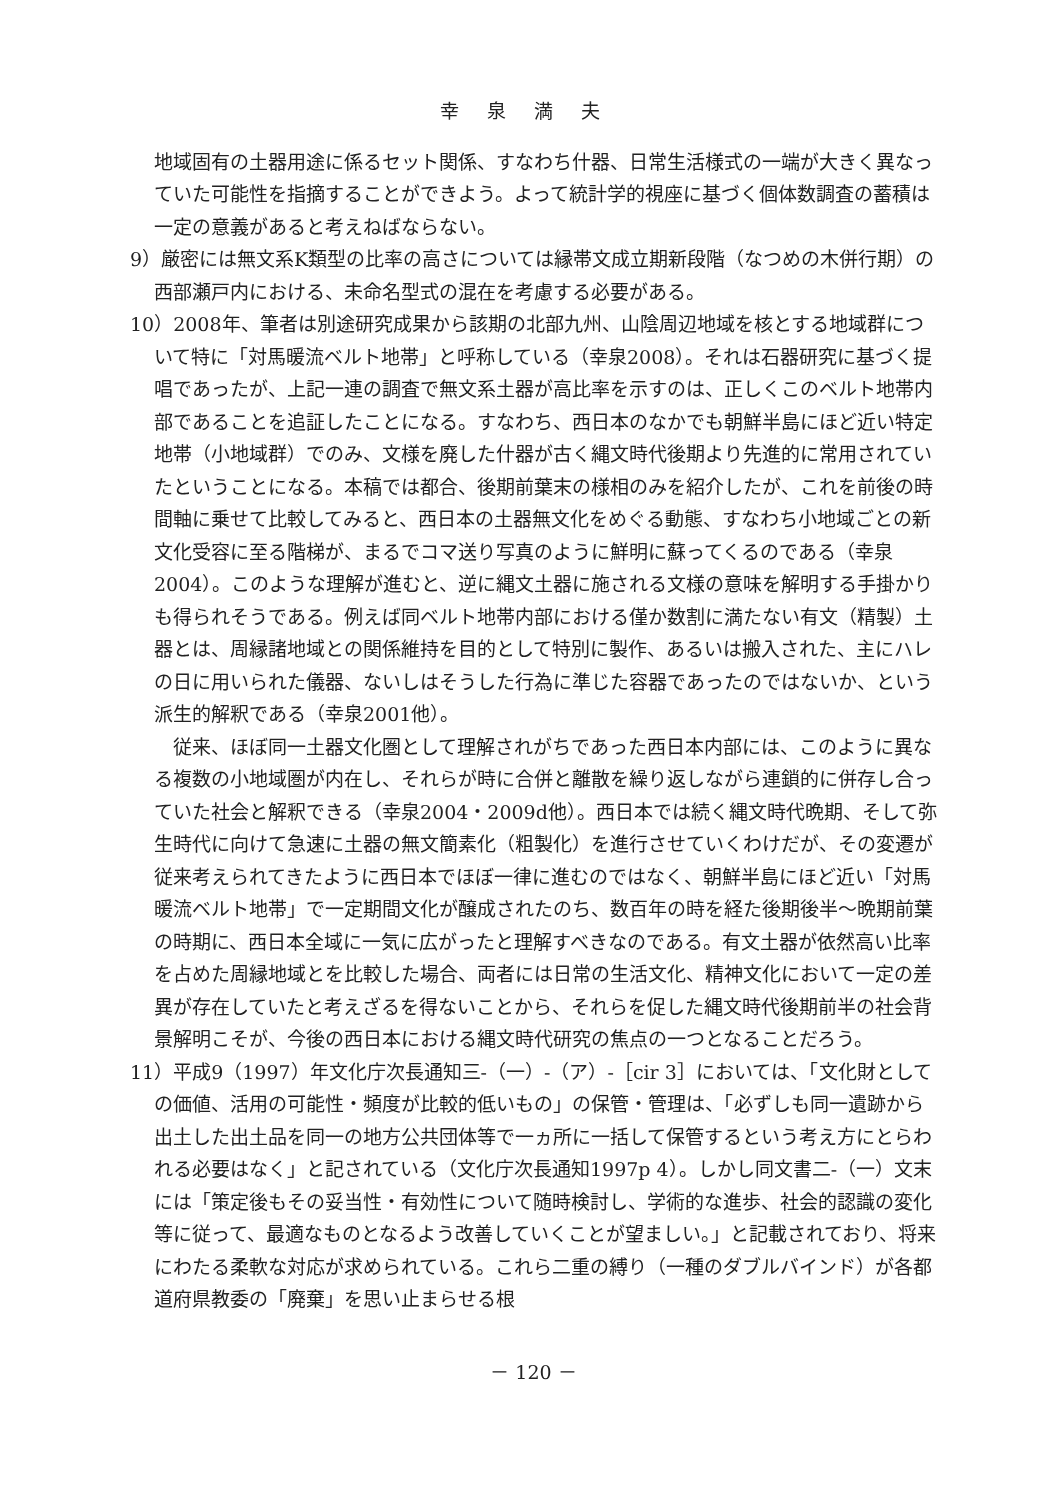幸泉満夫
地域固有の土器用途に係るセット関係、すなわち什器、日常生活様式の一端が大きく異なっていた可能性を指摘することができよう。よって統計学的視座に基づく個体数調査の蓄積は一定の意義があると考えねばならない。
9）厳密には無文系K類型の比率の高さについては縁帯文成立期新段階（なつめの木併行期）の西部瀬戸内における、未命名型式の混在を考慮する必要がある。
10）2008年、筆者は別途研究成果から該期の北部九州、山陰周辺地域を核とする地域群について特に「対馬暖流ベルト地帯」と呼称している（幸泉2008）。それは石器研究に基づく提唱であったが、上記一連の調査で無文系土器が高比率を示すのは、正しくこのベルト地帯内部であることを追証したことになる。すなわち、西日本のなかでも朝鮮半島にほど近い特定地帯（小地域群）でのみ、文様を廃した什器が古く縄文時代後期より先進的に常用されていたということになる。本稿では都合、後期前葉末の様相のみを紹介したが、これを前後の時間軸に乗せて比較してみると、西日本の土器無文化をめぐる動態、すなわち小地域ごとの新文化受容に至る階梯が、まるでコマ送り写真のように鮮明に蘇ってくるのである（幸泉2004）。このような理解が進むと、逆に縄文土器に施される文様の意味を解明する手掛かりも得られそうである。例えば同ベルト地帯内部における僅か数割に満たない有文（精製）土器とは、周縁諸地域との関係維持を目的として特別に製作、あるいは搬入された、主にハレの日に用いられた儀器、ないしはそうした行為に準じた容器であったのではないか、という派生的解釈である（幸泉2001他）。
　従来、ほぼ同一土器文化圏として理解されがちであった西日本内部には、このように異なる複数の小地域圏が内在し、それらが時に合併と離散を繰り返しながら連鎖的に併存し合っていた社会と解釈できる（幸泉2004・2009d他）。西日本では続く縄文時代晩期、そして弥生時代に向けて急速に土器の無文簡素化（粗製化）を進行させていくわけだが、その変遷が従来考えられてきたように西日本でほぼ一律に進むのではなく、朝鮮半島にほど近い「対馬暖流ベルト地帯」で一定期間文化が醸成されたのち、数百年の時を経た後期後半～晩期前葉の時期に、西日本全域に一気に広がったと理解すべきなのである。有文土器が依然高い比率を占めた周縁地域とを比較した場合、両者には日常の生活文化、精神文化において一定の差異が存在していたと考えざるを得ないことから、それらを促した縄文時代後期前半の社会背景解明こそが、今後の西日本における縄文時代研究の焦点の一つとなることだろう。
11）平成9（1997）年文化庁次長通知三-（一）-（ア）-［cir 3］においては、「文化財としての価値、活用の可能性・頻度が比較的低いもの」の保管・管理は、「必ずしも同一遺跡から出土した出土品を同一の地方公共団体等で一ヵ所に一括して保管するという考え方にとらわれる必要はなく」と記されている（文化庁次長通知1997p 4）。しかし同文書二-（一）文末には「策定後もその妥当性・有効性について随時検討し、学術的な進歩、社会的認識の変化等に従って、最適なものとなるよう改善していくことが望ましい。」と記載されており、将来にわたる柔軟な対応が求められている。これら二重の縛り（一種のダブルバインド）が各都道府県教委の「廃棄」を思い止まらせる根
－ 120 －